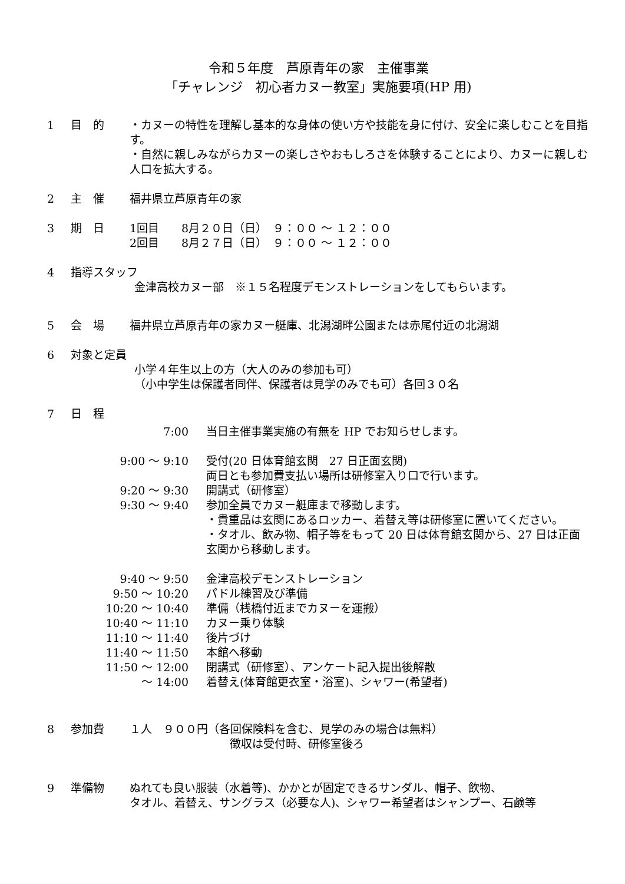令和５年度　芦原青年の家　主催事業
「チャレンジ　初心者カヌー教室」実施要項(HP 用)
1 目　的 ・カヌーの特性を理解し基本的な身体の使い方や技能を身に付け、安全に楽しむことを目指す。
・自然に親しみながらカヌーの楽しさやおもしろさを体験することにより、カヌーに親しむ人口を拡大する。
2 主　催 福井県立芦原青年の家
3 期　日 1回目　　8月２０日（日）　９：００ ～ １２：００
2回目　　8月２７日（日）　９：００ ～ １２：００
4 指導スタッフ
金津高校カヌー部　※１５名程度デモンストレーションをしてもらいます。
5 会　場 福井県立芦原青年の家カヌー艇庫、北潟湖畔公園または赤尾付近の北潟湖
6 対象と定員
小学４年生以上の方（大人のみの参加も可）
（小中学生は保護者同伴、保護者は見学のみでも可）各回３０名
7 日　程
7:00 当日主催事業実施の有無を HP でお知らせします。
9:00 ～ 9:10 受付(20 日体育館玄関　27 日正面玄関)
両日とも参加費支払い場所は研修室入り口で行います。
9:20 ～ 9:30 開講式（研修室）
9:30 ～ 9:40 参加全員でカヌー艇庫まで移動します。
・貴重品は玄関にあるロッカー、着替え等は研修室に置いてください。
・タオル、飲み物、帽子等をもって 20 日は体育館玄関から、27 日は正面玄関から移動します。
9:40 ～ 9:50 金津高校デモンストレーション
9:50 ～ 10:20 パドル練習及び準備
10:20 ～ 10:40 準備（桟橋付近までカヌーを運搬）
10:40 ～ 11:10 カヌー乗り体験
11:10 ～ 11:40 後片づけ
11:40 ～ 11:50 本館へ移動
11:50 ～ 12:00 閉講式（研修室）、アンケート記入提出後解散
～ 14:00 着替え(体育館更衣室・浴室)、シャワー(希望者)
8 参加費 １人　９００円（各回保険料を含む、見学のみの場合は無料）
徴収は受付時、研修室後ろ
9 準備物 ぬれても良い服装（水着等)、かかとが固定できるサンダル、帽子、飲物、
タオル、着替え、サングラス（必要な人)、シャワー希望者はシャンプー、石鹸等